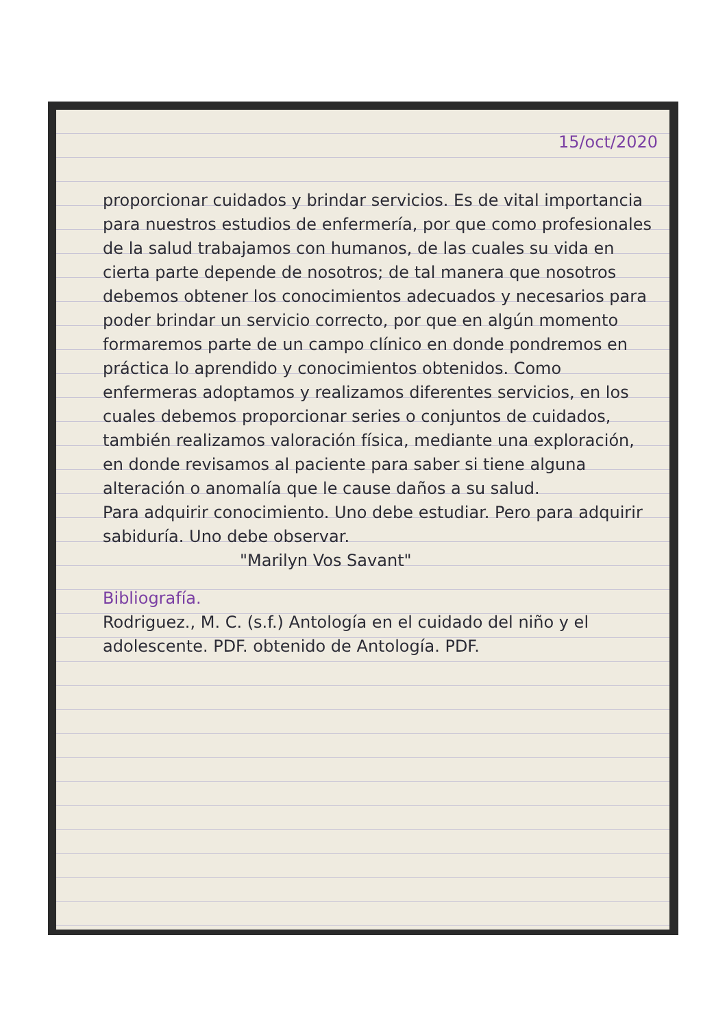15/oct/2020
proporcionar cuidados y brindar servicios. Es de vital importancia para nuestros estudios de enfermería, por que como profesionales de la salud trabajamos con humanos, de las cuales su vida en cierta parte depende de nosotros; de tal manera que nosotros debemos obtener los conocimientos adecuados y necesarios para poder brindar un servicio correcto, por que en algún momento formaremos parte de un campo clínico en donde pondremos en práctica lo aprendido y conocimientos obtenidos. Como enfermeras adoptamos y realizamos diferentes servicios, en los cuales debemos proporcionar series o conjuntos de cuidados, también realizamos valoración física, mediante una exploración, en donde revisamos al paciente para saber si tiene alguna alteración o anomalía que le cause daños a su salud.
Para adquirir conocimiento. Uno debe estudiar. Pero para adquirir sabiduría. Uno debe observar.
"Marilyn Vos Savant"
Bibliografía.
Rodriguez., M. C. (s.f.) Antología en el cuidado del niño y el adolescente. PDF. obtenido de Antología. PDF.